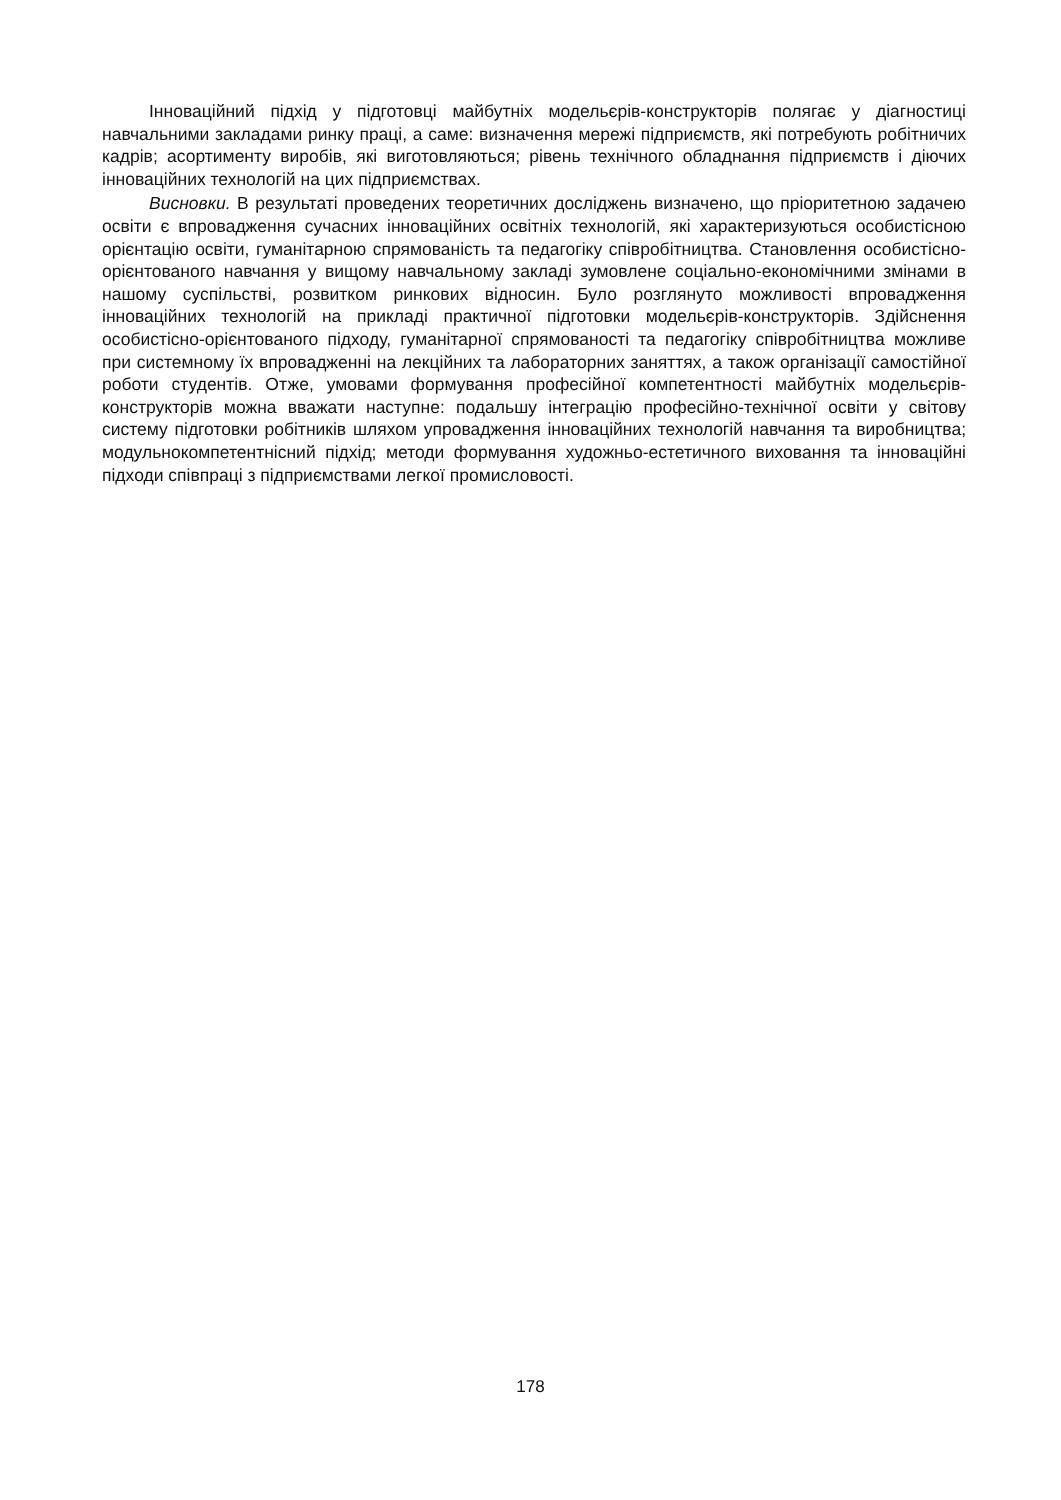Інноваційний підхід у підготовці майбутніх модельєрів-конструкторів полягає у діагностиці навчальними закладами ринку праці, а саме: визначення мережі підприємств, які потребують робітничих кадрів; асортименту виробів, які виготовляються; рівень технічного обладнання підприємств і діючих інноваційних технологій на цих підприємствах.
Висновки. В результаті проведених теоретичних досліджень визначено, що пріоритетною задачею освіти є впровадження сучасних інноваційних освітніх технологій, які характеризуються особистісною орієнтацію освіти, гуманітарною спрямованість та педагогіку співробітництва. Становлення особистісно-орієнтованого навчання у вищому навчальному закладі зумовлене соціально-економічними змінами в нашому суспільстві, розвитком ринкових відносин. Було розглянуто можливості впровадження інноваційних технологій на прикладі практичної підготовки модельєрів-конструкторів. Здійснення особистісно-орієнтованого підходу, гуманітарної спрямованості та педагогіку співробітництва можливе при системному їх впровадженні на лекційних та лабораторних заняттях, а також організації самостійної роботи студентів. Отже, умовами формування професійної компетентності майбутніх модельєрів-конструкторів можна вважати наступне: подальшу інтеграцію професійно-технічної освіти у світову систему підготовки робітників шляхом упровадження інноваційних технологій навчання та виробництва; модульнокомпетентнісний підхід; методи формування художньо-естетичного виховання та інноваційні підходи співпраці з підприємствами легкої промисловості.
178